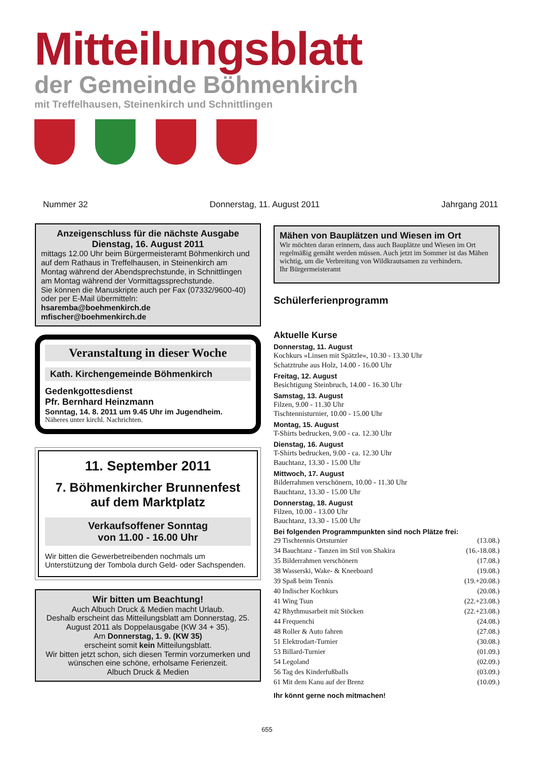Mitteilungsblatt
der Gemeinde Böhmenkirch
mit Treffelhausen, Steinenkirch und Schnittlingen
Nummer 32 Donnerstag, 11. August 2011 Jahrgang 2011
Anzeigenschluss für die nächste Ausgabe
Dienstag, 16. August 2011
mittags 12.00 Uhr beim Bürgermeisteramt Böhmenkirch und auf dem Rathaus in Treffelhausen, in Steinenkirch am Montag während der Abendsprechstunde, in Schnittlingen am Montag während der Vormittagssprechstunde.
Sie können die Manuskripte auch per Fax (07332/9600-40) oder per E-Mail übermitteln:
hsaremba@boehmenkirch.de
mfischer@boehmenkirch.de
Veranstaltung in dieser Woche
Kath. Kirchengemeinde Böhmenkirch
Gedenkgottesdienst
Pfr. Bernhard Heinzmann
Sonntag, 14. 8. 2011 um 9.45 Uhr im Jugendheim.
Näheres unter kirchl. Nachrichten.
11. September 2011
7. Böhmenkircher Brunnenfest auf dem Marktplatz
Verkaufsoffener Sonntag
von 11.00 - 16.00 Uhr
Wir bitten die Gewerbetreibenden nochmals um Unterstützung der Tombola durch Geld- oder Sachspenden.
Wir bitten um Beachtung!
Auch Albuch Druck & Medien macht Urlaub.
Deshalb erscheint das Mitteilungsblatt am Donnerstag, 25. August 2011 als Doppelausgabe (KW 34 + 35).
Am Donnerstag, 1. 9. (KW 35)
erscheint somit kein Mitteilungsblatt.
Wir bitten jetzt schon, sich diesen Termin vorzumerken und wünschen eine schöne, erholsame Ferienzeit.
Albuch Druck & Medien
Mähen von Bauplätzen und Wiesen im Ort
Wir möchten daran erinnern, dass auch Bauplätze und Wiesen im Ort regelmäßig gemäht werden müssen. Auch jetzt im Sommer ist das Mähen wichtig, um die Verbreitung von Wildkrautsamen zu verhindern.
Ihr Bürgermeisteramt
Schülerferienprogramm
Aktuelle Kurse
Donnerstag, 11. August
Kochkurs »Linsen mit Spätzle«, 10.30 - 13.30 Uhr
Schatztruhe aus Holz, 14.00 - 16.00 Uhr
Freitag, 12. August
Besichtigung Steinbruch, 14.00 - 16.30 Uhr
Samstag, 13. August
Filzen, 9.00 - 11.30 Uhr
Tischtennisturnier, 10.00 - 15.00 Uhr
Montag, 15. August
T-Shirts bedrucken, 9.00 - ca. 12.30 Uhr
Dienstag, 16. August
T-Shirts bedrucken, 9.00 - ca. 12.30 Uhr
Bauchtanz, 13.30 - 15.00 Uhr
Mittwoch, 17. August
Bilderrahmen verschönern, 10.00 - 11.30 Uhr
Bauchtanz, 13.30 - 15.00 Uhr
Donnerstag, 18. August
Filzen, 10.00 - 13.00 Uhr
Bauchtanz, 13.30 - 15.00 Uhr
Bei folgenden Programmpunkten sind noch Plätze frei:
| 29 Tischtennis Ortsturnier | (13.08.) |
| 34 Bauchtanz - Tanzen im Stil von Shakira | (16.-18.08.) |
| 35 Bilderrahmen verschönern | (17.08.) |
| 38 Wasserski, Wake- & Kneeboard | (19.08.) |
| 39 Spaß beim Tennis | (19.+20.08.) |
| 40 Indischer Kochkurs | (20.08.) |
| 41 Wing Tsun | (22.+23.08.) |
| 42 Rhythmusarbeit mit Stöcken | (22.+23.08.) |
| 44 Frequenchi | (24.08.) |
| 48 Roller & Auto fahren | (27.08.) |
| 51 Elektrodart-Turnier | (30.08.) |
| 53 Billard-Turnier | (01.09.) |
| 54 Legoland | (02.09.) |
| 56 Tag des Kinderfußballs | (03.09.) |
| 61 Mit dem Kanu auf der Brenz | (10.09.) |
Ihr könnt gerne noch mitmachen!
655